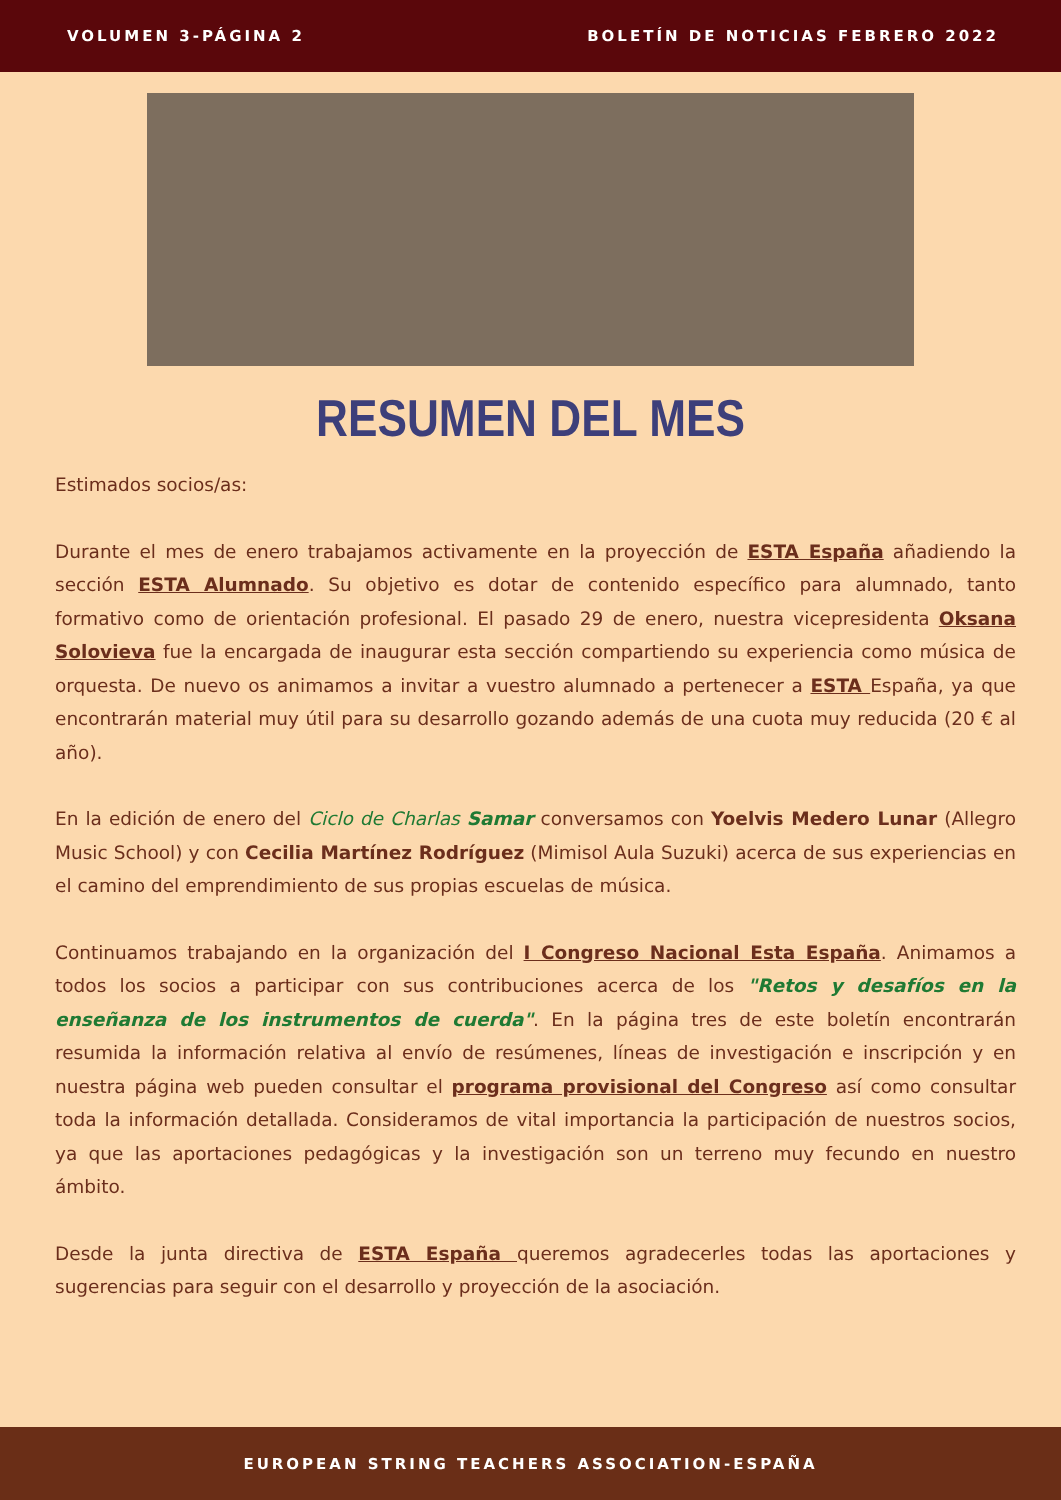VOLUMEN 3-PÁGINA 2 BOLETÍN DE NOTICIAS FEBRERO 2022
RESUMEN DEL MES
Estimados socios/as:
Durante el mes de enero trabajamos activamente en la proyección de ESTA España añadiendo la sección ESTA Alumnado. Su objetivo es dotar de contenido específico para alumnado, tanto formativo como de orientación profesional. El pasado 29 de enero, nuestra vicepresidenta Oksana Solovieva fue la encargada de inaugurar esta sección compartiendo su experiencia como música de orquesta. De nuevo os animamos a invitar a vuestro alumnado a pertenecer a ESTA España, ya que encontrarán material muy útil para su desarrollo gozando además de una cuota muy reducida (20 € al año).
En la edición de enero del Ciclo de Charlas Samar conversamos con Yoelvis Medero Lunar (Allegro Music School) y con Cecilia Martínez Rodríguez (Mimisol Aula Suzuki) acerca de sus experiencias en el camino del emprendimiento de sus propias escuelas de música.
Continuamos trabajando en la organización del I Congreso Nacional Esta España. Animamos a todos los socios a participar con sus contribuciones acerca de los "Retos y desafíos en la enseñanza de los instrumentos de cuerda". En la página tres de este boletín encontrarán resumida la información relativa al envío de resúmenes, líneas de investigación e inscripción y en nuestra página web pueden consultar el programa provisional del Congreso así como consultar toda la información detallada. Consideramos de vital importancia la participación de nuestros socios, ya que las aportaciones pedagógicas y la investigación son un terreno muy fecundo en nuestro ámbito.
Desde la junta directiva de ESTA España queremos agradecerles todas las aportaciones y sugerencias para seguir con el desarrollo y proyección de la asociación.
EUROPEAN STRING TEACHERS ASSOCIATION-ESPAÑA